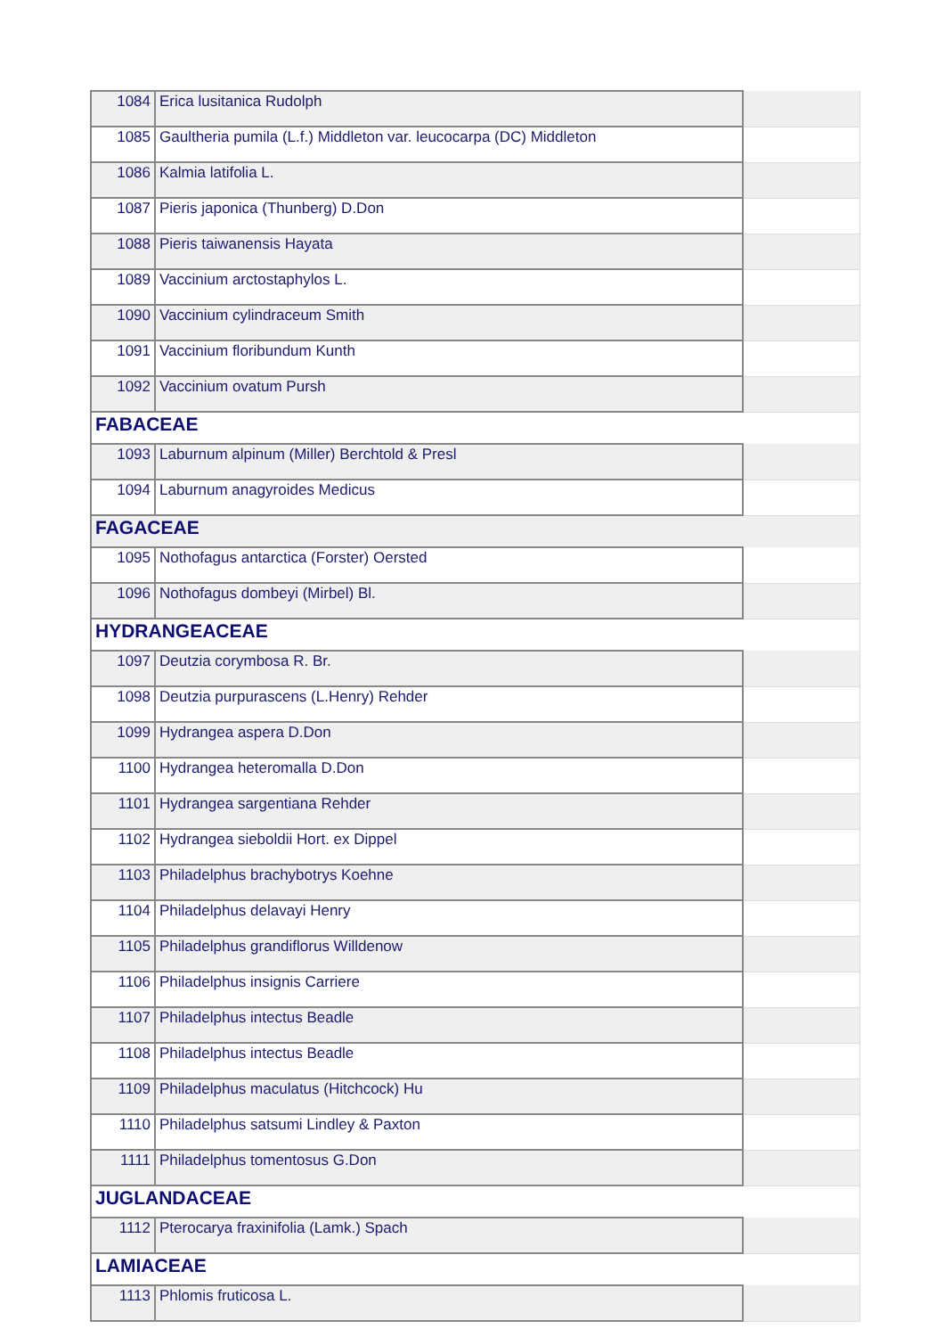| 1084 | Erica lusitanica Rudolph | |
| 1085 | Gaultheria pumila (L.f.) Middleton var. leucocarpa (DC) Middleton | |
| 1086 | Kalmia latifolia L. | |
| 1087 | Pieris japonica (Thunberg) D.Don | |
| 1088 | Pieris taiwanensis Hayata | |
| 1089 | Vaccinium arctostaphylos L. | |
| 1090 | Vaccinium cylindraceum Smith | |
| 1091 | Vaccinium floribundum Kunth | |
| 1092 | Vaccinium ovatum Pursh | |
| FABACEAE | | |
| 1093 | Laburnum alpinum (Miller) Berchtold & Presl | |
| 1094 | Laburnum anagyroides Medicus | |
| FAGACEAE | | |
| 1095 | Nothofagus antarctica (Forster) Oersted | |
| 1096 | Nothofagus dombeyi (Mirbel) Bl. | |
| HYDRANGEACEAE | | |
| 1097 | Deutzia corymbosa R. Br. | |
| 1098 | Deutzia purpurascens (L.Henry) Rehder | |
| 1099 | Hydrangea aspera D.Don | |
| 1100 | Hydrangea heteromalla D.Don | |
| 1101 | Hydrangea sargentiana Rehder | |
| 1102 | Hydrangea sieboldii Hort. ex Dippel | |
| 1103 | Philadelphus brachybotrys Koehne | |
| 1104 | Philadelphus delavayi Henry | |
| 1105 | Philadelphus grandiflorus Willdenow | |
| 1106 | Philadelphus insignis Carriere | |
| 1107 | Philadelphus intectus Beadle | |
| 1108 | Philadelphus intectus Beadle | |
| 1109 | Philadelphus maculatus (Hitchcock) Hu | |
| 1110 | Philadelphus satsumi Lindley & Paxton | |
| 1111 | Philadelphus tomentosus G.Don | |
| JUGLANDACEAE | | |
| 1112 | Pterocarya fraxinifolia (Lamk.) Spach | |
| LAMIACEAE | | |
| 1113 | Phlomis fruticosa L. | |